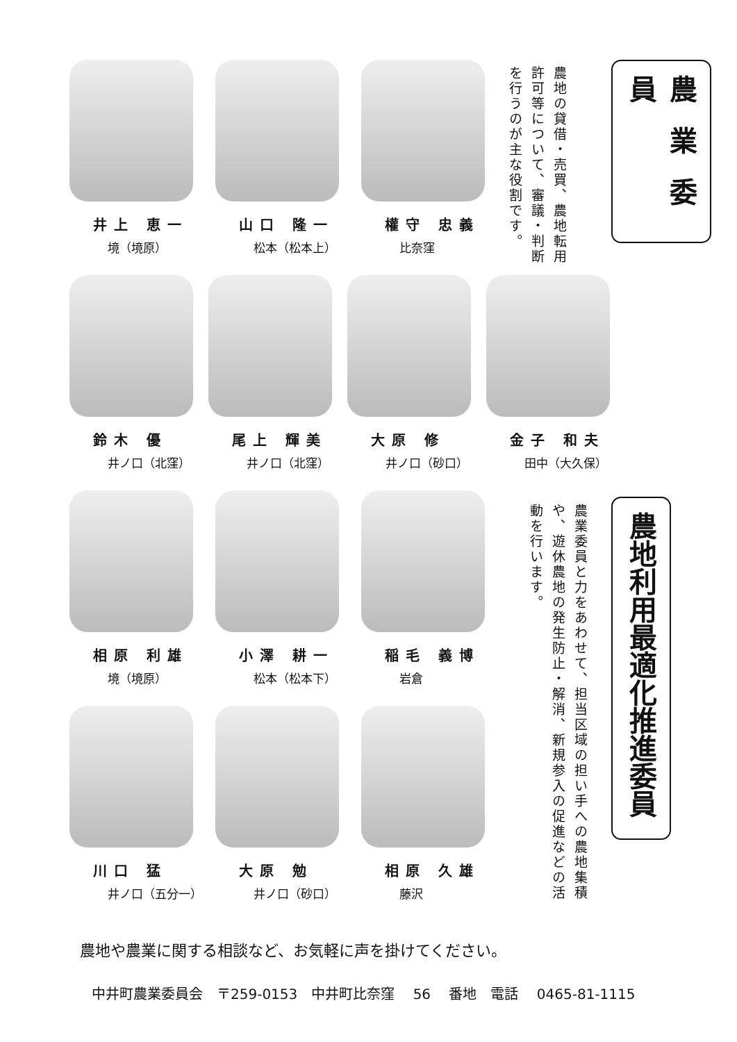農 業 委 員
農地の貸借・売買、農地転用許可等について、審議・判断を行うのが主な役割です。
井上 恵一
境（境原）
山口 隆一
松本（松本上）
權守 忠義
比奈窪
鈴木 優
井ノ口（北窪）
尾上 輝美
井ノ口（北窪）
大原 修
井ノ口（砂口）
金子 和夫
田中（大久保）
相原 利雄
境（境原）
小澤 耕一
松本（松本下）
稲毛 義博
岩倉
川口 猛
井ノ口（五分一）
大原 勉
井ノ口（砂口）
相原 久雄
藤沢
農地利用最適化推進委員
農業委員と力をあわせて、担当区域の担い手への農地集積や、遊休農地の発生防止・解消、新規参入の促進などの活動を行います。
農地や農業に関する相談など、お気軽に声を掛けてください。
中井町農業委員会　〒259-0153　中井町比奈窪 56 番地　電話 0465-81-1115